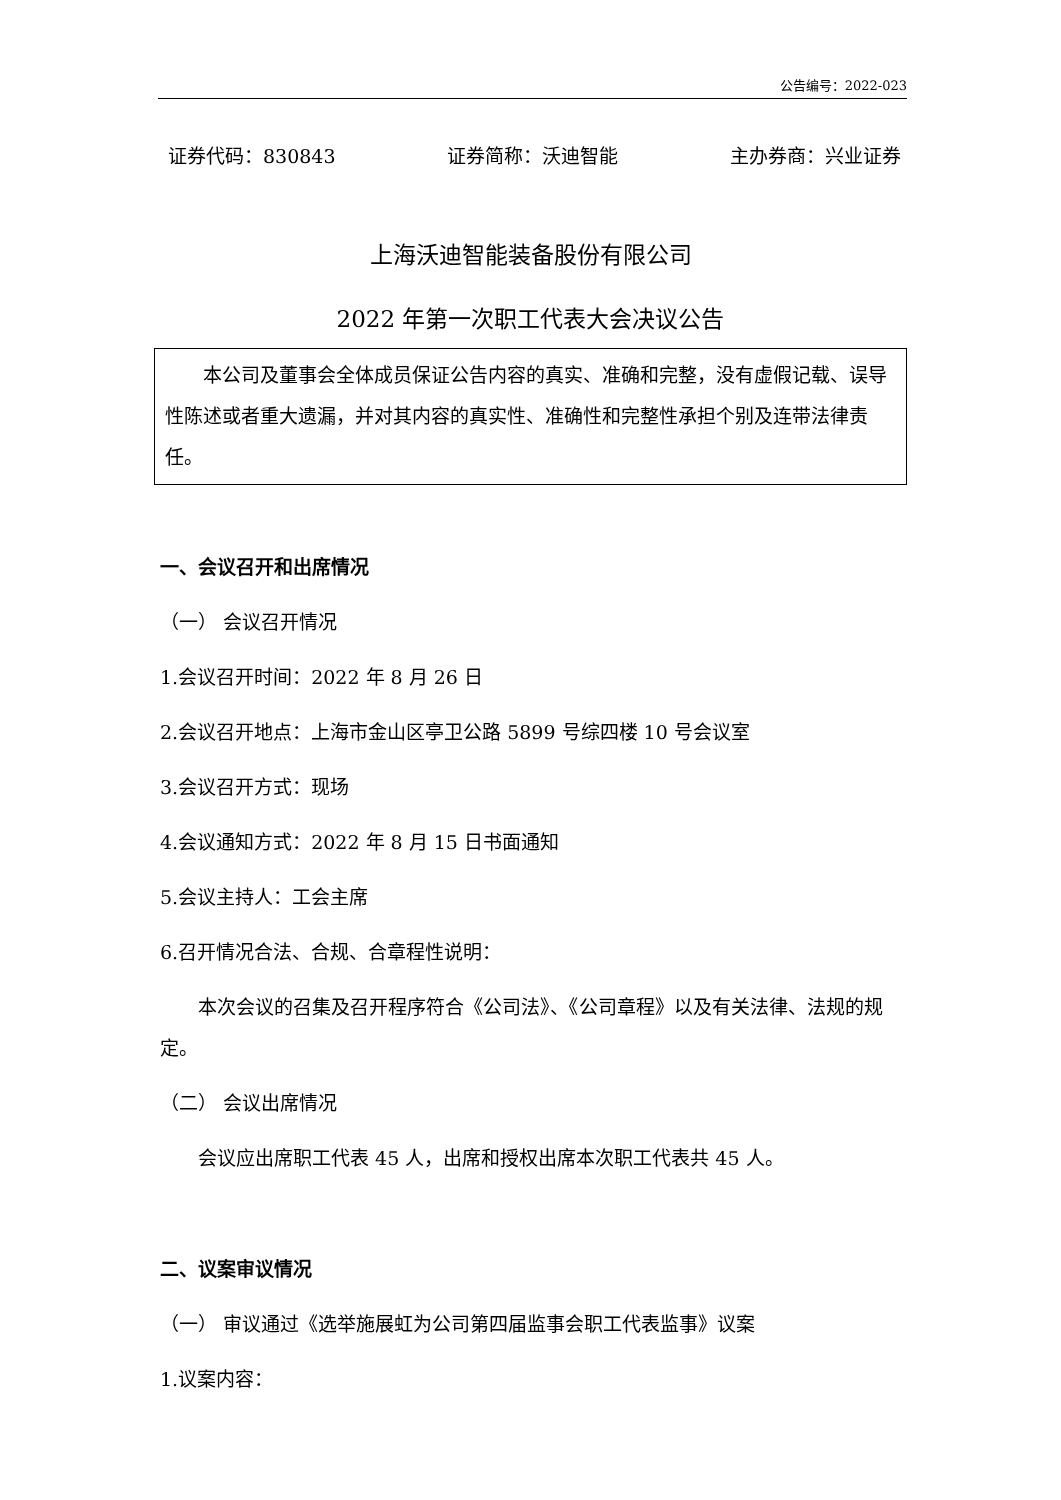公告编号：2022-023
证券代码：830843 证券简称：沃迪智能 主办券商：兴业证券
上海沃迪智能装备股份有限公司
2022 年第一次职工代表大会决议公告
本公司及董事会全体成员保证公告内容的真实、准确和完整，没有虚假记载、误导性陈述或者重大遗漏，并对其内容的真实性、准确性和完整性承担个别及连带法律责任。
一、会议召开和出席情况
（一） 会议召开情况
1.会议召开时间：2022 年 8 月 26 日
2.会议召开地点：上海市金山区亭卫公路 5899 号综四楼 10 号会议室
3.会议召开方式：现场
4.会议通知方式：2022 年 8 月 15 日书面通知
5.会议主持人：工会主席
6.召开情况合法、合规、合章程性说明：
本次会议的召集及召开程序符合《公司法》、《公司章程》以及有关法律、法规的规定。
（二） 会议出席情况
会议应出席职工代表 45 人，出席和授权出席本次职工代表共 45 人。
二、议案审议情况
（一） 审议通过《选举施展虹为公司第四届监事会职工代表监事》议案
1.议案内容：